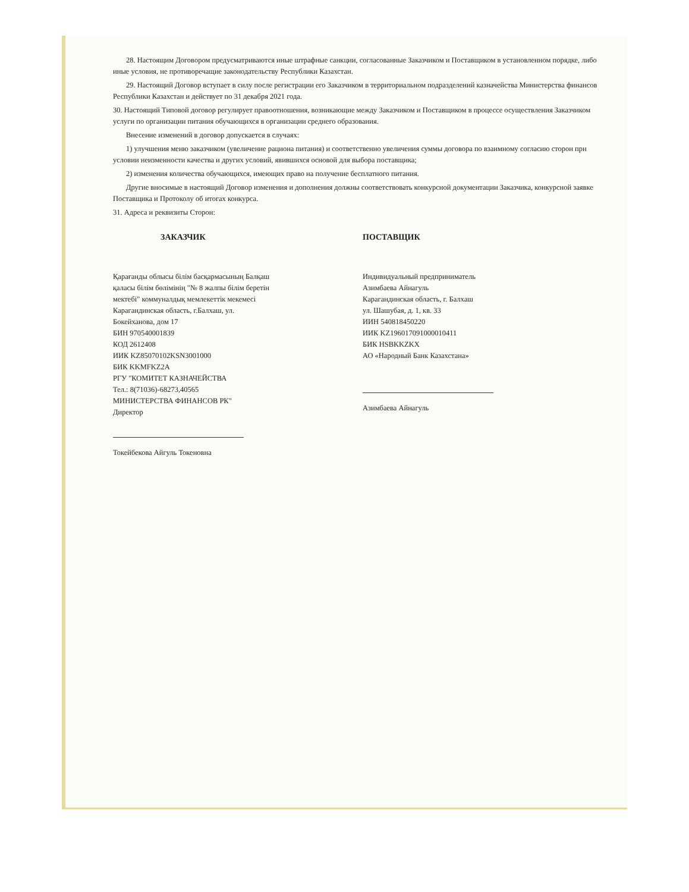28. Настоящим Договором предусматриваются иные штрафные санкции, согласованные Заказчиком и Поставщиком в установленном порядке, либо иные условия, не противоречащие законодательству Республики Казахстан.
29. Настоящий Договор вступает в силу после регистрации его Заказчиком в территориальном подразделений казначейства Министерства финансов Республики Казахстан и действует по 31 декабря 2021 года.
30. Настоящий Типовой договор регулирует правоотношения, возникающие между Заказчиком и Поставщиком в процессе осуществления Заказчиком услуги по организации питания обучающихся в организации среднего образования.
Внесение изменений в договор допускается в случаях:
1) улучшения меню заказчиком (увеличение рациона питания) и соответственно увеличения суммы договора по взаимному согласию сторон при условии неизменности качества и других условий, явившихся основой для выбора поставщика;
2) изменения количества обучающихся, имеющих право на получение бесплатного питания.
Другие вносимые в настоящий Договор изменения и дополнения должны соответствовать конкурсной документации Заказчика, конкурсной заявке Поставщика и Протоколу об итогах конкурса.
31. Адреса и реквизиты Сторон:
ЗАКАЗЧИК
Қарағанды облысы білім басқармасының Балқаш
қаласы білім бөлімінің "№ 8 жалпы білім беретін
мектебі" коммуналдық мемлекеттік мекемесі
Карагандинская область, г.Балхаш, ул.
Бокейханова, дом 17
БИН 970540001839
КОД 2612408
ИИК KZ85070102KSN3001000
БИК KKMFKZ2A
РГУ "КОМИТЕТ КАЗНАЧЕЙСТВА
Тел.: 8(71036)-68273,40565
МИНИСТЕРСТВА ФИНАНСОВ РК"
Директор
Токейбекова Айгуль Токеновна
ПОСТАВЩИК
Индивидуальный предприниматель
Азимбаева Айнагуль
Карагандинская область, г. Балхаш
ул. Шашубая, д. 1, кв. 33
ИИН 540818450220
ИИК KZ196017091000010411
БИК HSBKKZKX
АО «Народный Банк Казахстана»
Азимбаева Айнагуль